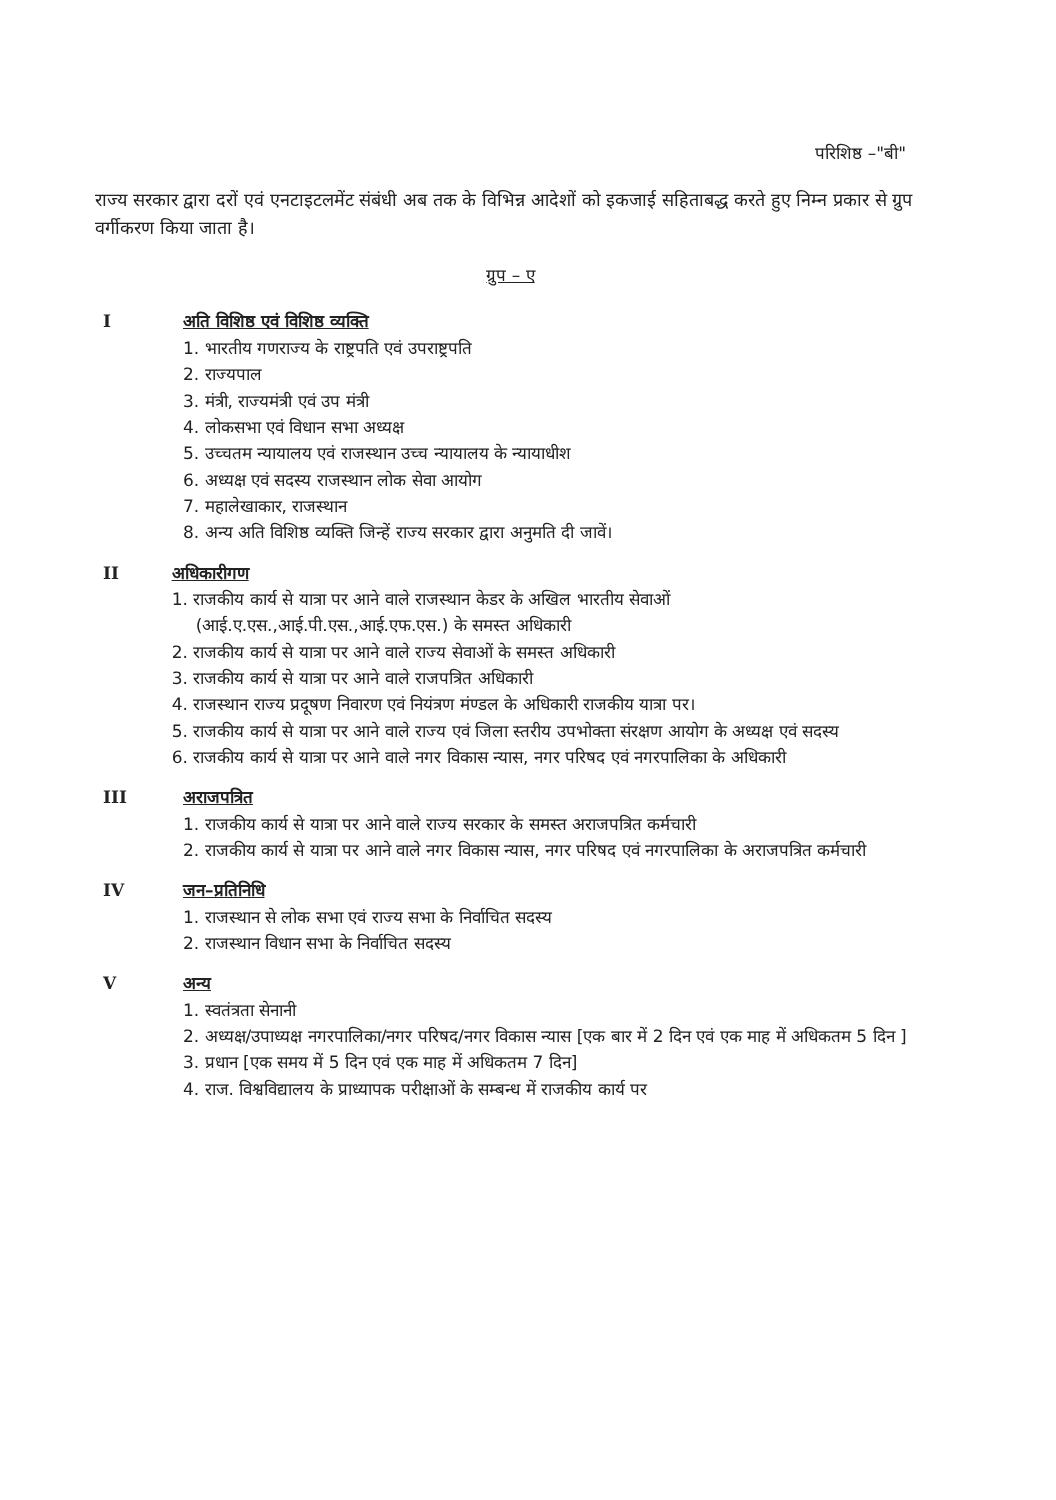परिशिष्ठ –"बी"
राज्य सरकार द्वारा दरों एवं एनटाइटलमेंट संबंधी अब तक के विभिन्न आदेशों को इकजाई सहिताबद्ध करते हुए निम्न प्रकार से ग्रुप वर्गीकरण किया जाता है।
ग्रुप – ए
I अति विशिष्ठ एवं विशिष्ठ व्यक्ति
1. भारतीय गणराज्य के राष्ट्रपति एवं उपराष्ट्रपति
2. राज्यपाल
3. मंत्री, राज्यमंत्री एवं उप मंत्री
4. लोकसभा एवं विधान सभा अध्यक्ष
5. उच्चतम न्यायालय एवं राजस्थान उच्च न्यायालय के न्यायाधीश
6. अध्यक्ष एवं सदस्य राजस्थान लोक सेवा आयोग
7. महालेखाकार, राजस्थान
8. अन्य अति विशिष्ठ व्यक्ति जिन्हें राज्य सरकार द्वारा अनुमति दी जावें।
II अधिकारीगण
1. राजकीय कार्य से यात्रा पर आने वाले राजस्थान केडर के अखिल भारतीय सेवाओं (आई.ए.एस.,आई.पी.एस.,आई.एफ.एस.) के समस्त अधिकारी
2. राजकीय कार्य से यात्रा पर आने वाले राज्य सेवाओं के समस्त अधिकारी
3. राजकीय कार्य से यात्रा पर आने वाले राजपत्रित अधिकारी
4. राजस्थान राज्य प्रदूषण निवारण एवं नियंत्रण मंण्डल के अधिकारी राजकीय यात्रा पर।
5. राजकीय कार्य से यात्रा पर आने वाले राज्य एवं जिला स्तरीय उपभोक्ता संरक्षण आयोग के अध्यक्ष एवं सदस्य
6. राजकीय कार्य से यात्रा पर आने वाले नगर विकास न्यास, नगर परिषद एवं नगरपालिका के अधिकारी
III अराजपत्रित
1. राजकीय कार्य से यात्रा पर आने वाले राज्य सरकार के समस्त अराजपत्रित कर्मचारी
2. राजकीय कार्य से यात्रा पर आने वाले नगर विकास न्यास, नगर परिषद एवं नगरपालिका के अराजपत्रित कर्मचारी
IV जन–प्रतिनिधि
1. राजस्थान से लोक सभा एवं राज्य सभा के निर्वाचित सदस्य
2. राजस्थान विधान सभा के निर्वाचित सदस्य
V अन्य
1. स्वतंत्रता सेनानी
2. अध्यक्ष/उपाध्यक्ष नगरपालिका/नगर परिषद/नगर विकास न्यास [एक बार में 2 दिन एवं एक माह में अधिकतम 5 दिन ]
3. प्रधान [एक समय में 5 दिन एवं एक माह में अधिकतम 7 दिन]
4. राज. विश्वविद्यालय के प्राध्यापक परीक्षाओं के सम्बन्ध में राजकीय कार्य पर